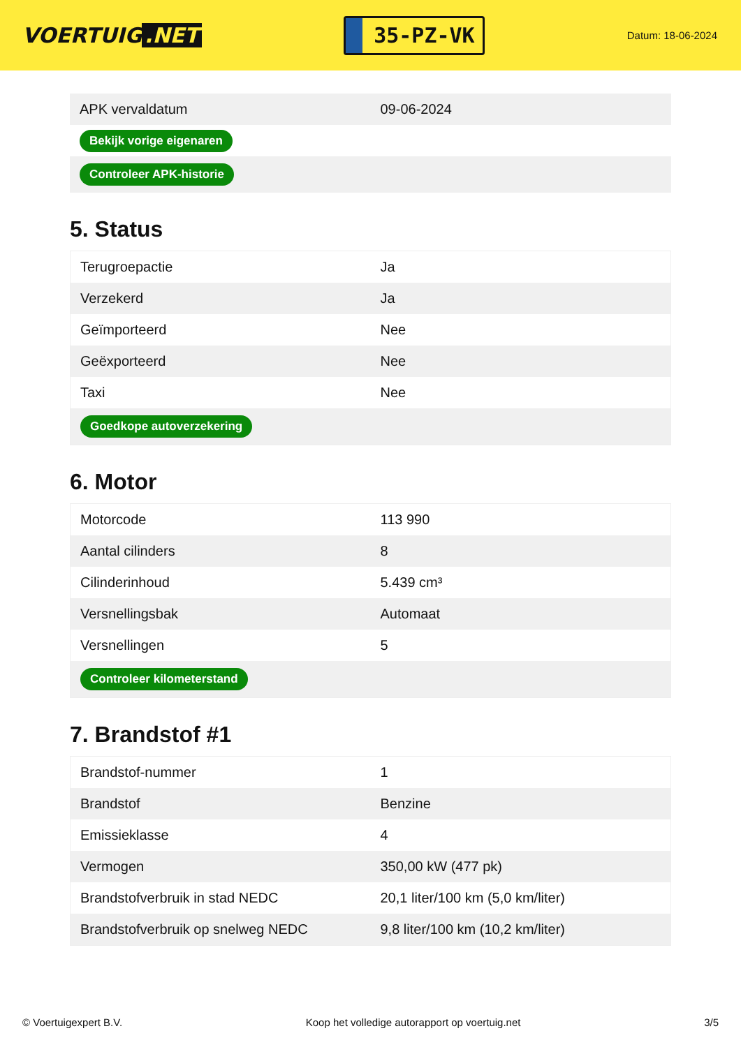VOERTUIG.NET
35-PZ-VK
Datum: 18-06-2024
| APK vervaldatum | 09-06-2024 |
| Bekijk vorige eigenaren | |
| Controleer APK-historie | |
5. Status
| Terugroepactie | Ja |
| Verzekerd | Ja |
| Geïmporteerd | Nee |
| Geëxporteerd | Nee |
| Taxi | Nee |
| Goedkope autoverzekering | |
6. Motor
| Motorcode | 113 990 |
| Aantal cilinders | 8 |
| Cilinderinhoud | 5.439 cm³ |
| Versnellingsbak | Automaat |
| Versnellingen | 5 |
| Controleer kilometerstand | |
7. Brandstof #1
| Brandstof-nummer | 1 |
| Brandstof | Benzine |
| Emissieklasse | 4 |
| Vermogen | 350,00 kW (477 pk) |
| Brandstofverbruik in stad NEDC | 20,1 liter/100 km (5,0 km/liter) |
| Brandstofverbruik op snelweg NEDC | 9,8 liter/100 km (10,2 km/liter) |
© Voertuigexpert B.V. Koop het volledige autorapport op voertuig.net 3/5